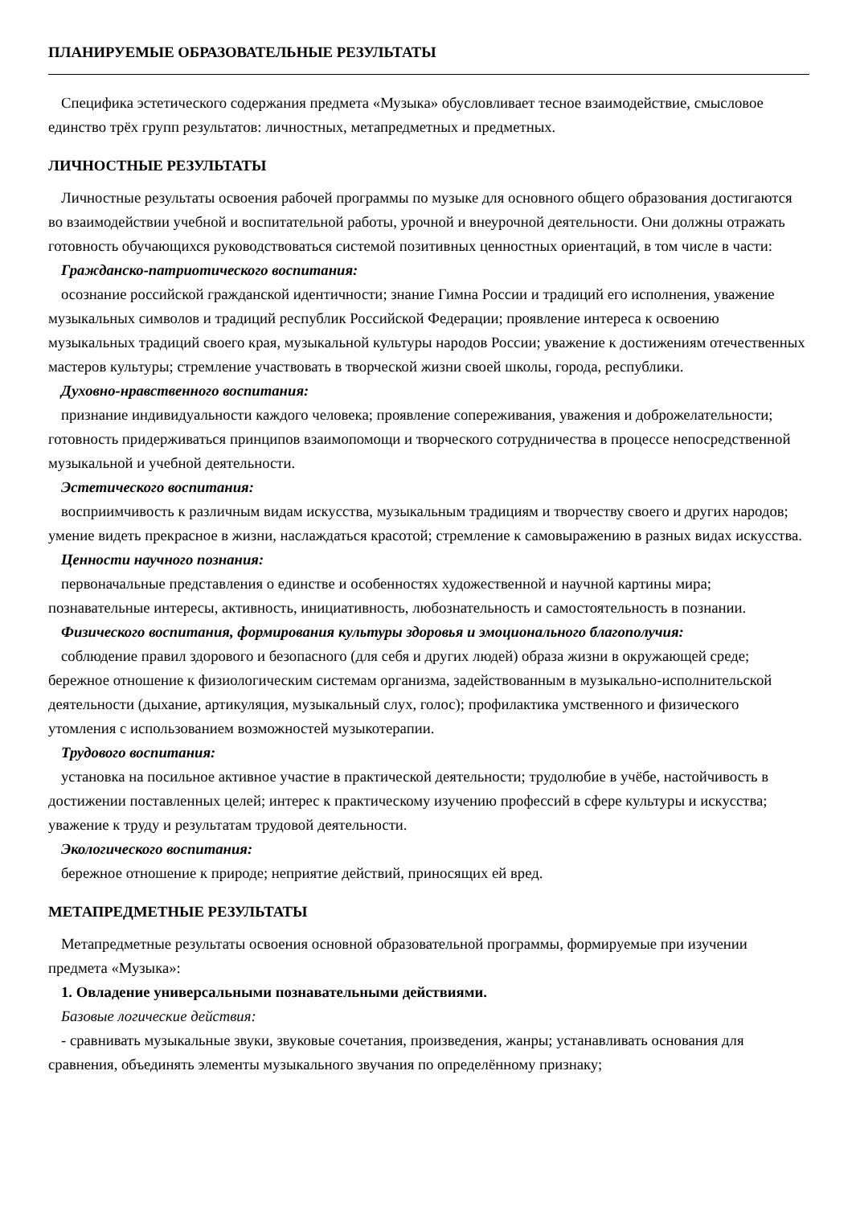ПЛАНИРУЕМЫЕ ОБРАЗОВАТЕЛЬНЫЕ РЕЗУЛЬТАТЫ
Специфика эстетического содержания предмета «Музыка» обусловливает тесное взаимодействие, смысловое единство трёх групп результатов: личностных, метапредметных и предметных.
ЛИЧНОСТНЫЕ РЕЗУЛЬТАТЫ
Личностные результаты освоения рабочей программы по музыке для основного общего образования достигаются во взаимодействии учебной и воспитательной работы, урочной и внеурочной деятельности. Они должны отражать готовность обучающихся руководствоваться системой позитивных ценностных ориентаций, в том числе в части:
Гражданско-патриотического воспитания:
осознание российской гражданской идентичности; знание Гимна России и традиций его исполнения, уважение музыкальных символов и традиций республик Российской Федерации; проявление интереса к освоению музыкальных традиций своего края, музыкальной культуры народов России; уважение к достижениям отечественных мастеров культуры; стремление участвовать в творческой жизни своей школы, города, республики.
Духовно-нравственного воспитания:
признание индивидуальности каждого человека; проявление сопереживания, уважения и доброжелательности; готовность придерживаться принципов взаимопомощи и творческого сотрудничества в процессе непосредственной музыкальной и учебной деятельности.
Эстетического воспитания:
восприимчивость к различным видам искусства, музыкальным традициям и творчеству своего и других народов; умение видеть прекрасное в жизни, наслаждаться красотой; стремление к самовыражению в разных видах искусства.
Ценности научного познания:
первоначальные представления о единстве и особенностях художественной и научной картины мира; познавательные интересы, активность, инициативность, любознательность и самостоятельность в познании.
Физического воспитания, формирования культуры здоровья и эмоционального благополучия:
соблюдение правил здорового и безопасного (для себя и других людей) образа жизни в окружающей среде; бережное отношение к физиологическим системам организма, задействованным в музыкально-исполнительской деятельности (дыхание, артикуляция, музыкальный слух, голос); профилактика умственного и физического утомления с использованием возможностей музыкотерапии.
Трудового воспитания:
установка на посильное активное участие в практической деятельности; трудолюбие в учёбе, настойчивость в достижении поставленных целей; интерес к практическому изучению профессий в сфере культуры и искусства; уважение к труду и результатам трудовой деятельности.
Экологического воспитания:
бережное отношение к природе; неприятие действий, приносящих ей вред.
МЕТАПРЕДМЕТНЫЕ РЕЗУЛЬТАТЫ
Метапредметные результаты освоения основной образовательной программы, формируемые при изучении предмета «Музыка»:
1. Овладение универсальными познавательными действиями.
Базовые логические действия:
- сравнивать музыкальные звуки, звуковые сочетания, произведения, жанры; устанавливать основания для сравнения, объединять элементы музыкального звучания по определённому признаку;